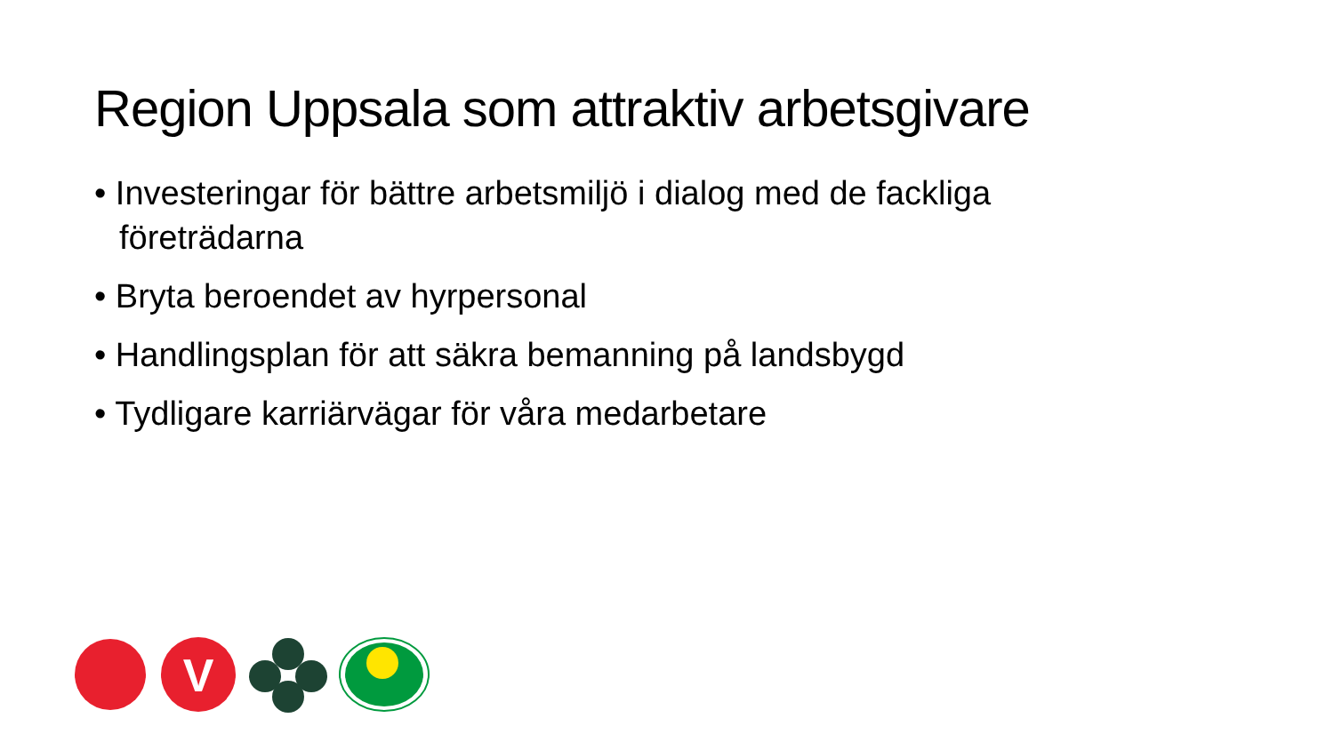Region Uppsala som attraktiv arbetsgivare
• Investeringar för bättre arbetsmiljö i dialog med de fackliga företrädarna
• Bryta beroendet av hyrpersonal
• Handlingsplan för att säkra bemanning på landsbygd
• Tydligare karriärvägar för våra medarbetare
V